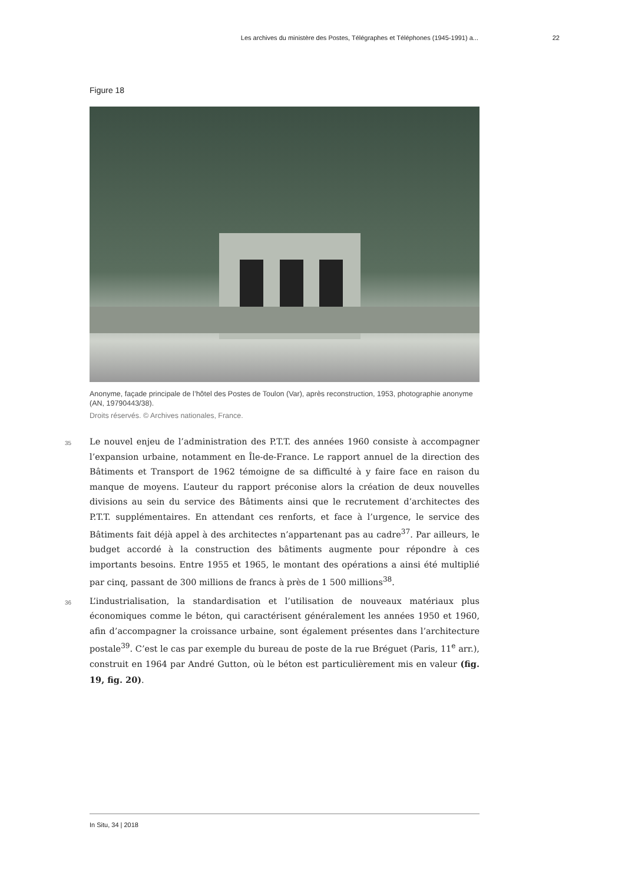Les archives du ministère des Postes, Télégraphes et Téléphones (1945-1991) a... 22
Figure 18
Anonyme, façade principale de l’hôtel des Postes de Toulon (Var), après reconstruction, 1953, photographie anonyme (AN, 19790443/38).
Droits réservés. © Archives nationales, France.
35
Le nouvel enjeu de l’administration des P.T.T. des années 1960 consiste à accompagner l’expansion urbaine, notamment en Île-de-France. Le rapport annuel de la direction des Bâtiments et Transport de 1962 témoigne de sa difficulté à y faire face en raison du manque de moyens. L’auteur du rapport préconise alors la création de deux nouvelles divisions au sein du service des Bâtiments ainsi que le recrutement d’architectes des P.T.T. supplémentaires. En attendant ces renforts, et face à l’urgence, le service des Bâtiments fait déjà appel à des architectes n’appartenant pas au cadre<sup>37</sup>. Par ailleurs, le budget accordé à la construction des bâtiments augmente pour répondre à ces importants besoins. Entre 1955 et 1965, le montant des opérations a ainsi été multiplié par cinq, passant de 300 millions de francs à près de 1 500 millions<sup>38</sup>.
36
L’industrialisation, la standardisation et l’utilisation de nouveaux matériaux plus économiques comme le béton, qui caractérisent généralement les années 1950 et 1960, afin d’accompagner la croissance urbaine, sont également présentes dans l’architecture postale<sup>39</sup>. C’est le cas par exemple du bureau de poste de la rue Bréguet (Paris, 11<sup>e</sup> arr.), construit en 1964 par André Gutton, où le béton est particulièrement mis en valeur (fig. 19, fig. 20).
In Situ, 34 | 2018